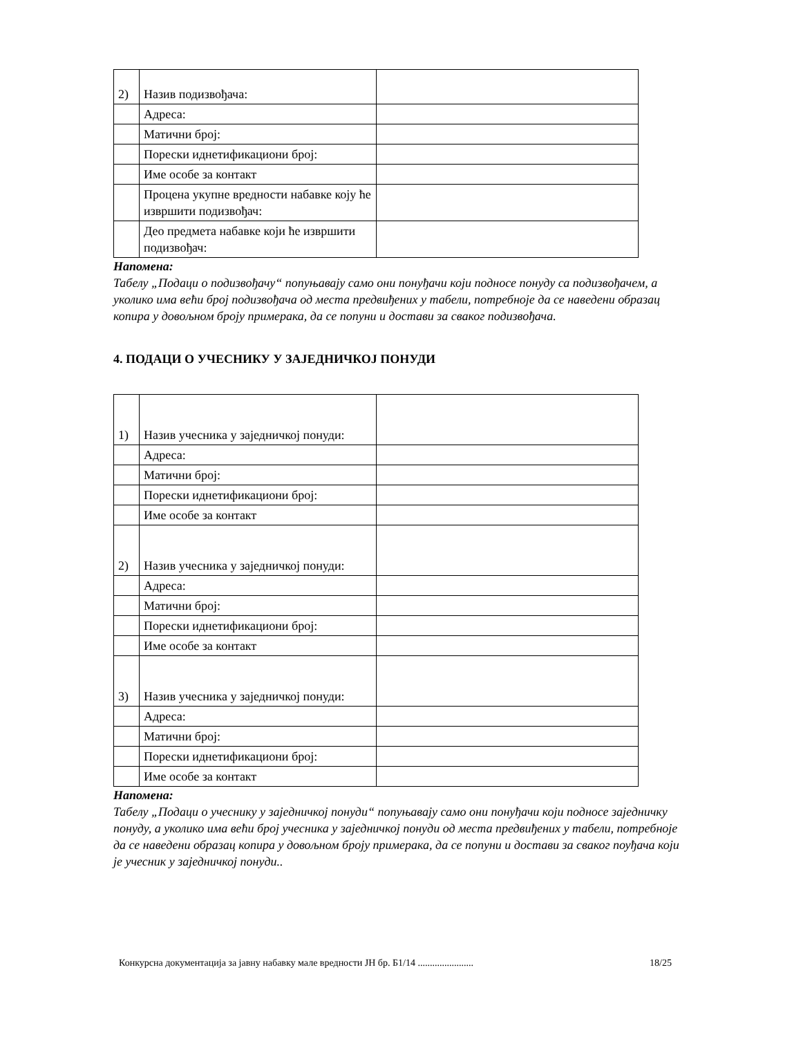| 2) | Назив подизвођача: | |
| | Адреса: | |
| | Матични број: | |
| | Порески иднетификациони број: | |
| | Име особе за контакт | |
| | Процена укупне вредности набавке коју ће извршити подизвођач: | |
| | Део предмета набавке који ће извршити подизвођач: | |
Напомена:
Табелу „Подаци о подизвођачу“ попуњавају само они понуђачи који подносе понуду са подизвођачем, а уколико има већи број подизвођача од места предвиђених у табели, потребноје да се наведени образац копира у довољном броју примерака, да се попуни и достави за сваког подизвођача.
4. ПОДАЦИ О УЧЕСНИКУ У ЗАЈЕДНИЧКОЈ ПОНУДИ
| 1) | Назив учесника у заједничкој понуди: | |
| | Адреса: | |
| | Матични број: | |
| | Порески иднетификациони број: | |
| | Име особе за контакт | |
| 2) | Назив учесника у заједничкој понуди: | |
| | Адреса: | |
| | Матични број: | |
| | Порески иднетификациони број: | |
| | Име особе за контакт | |
| 3) | Назив учесника у заједничкој понуди: | |
| | Адреса: | |
| | Матични број: | |
| | Порески иднетификациони број: | |
| | Име особе за контакт | |
Напомена:
Табелу „Подаци о учеснику у заједничкој понуди“ попуњавају само они понуђачи који подносе заједничку понуду, а уколико има већи број учесника у заједничкој понуди од места предвиђених у табели, потребноје да се наведени образац копира у довољном броју примерака, да се попуни и достави за сваког поуђача који је учесник у заједничкој понуди..
Конкурсна документација за јавну набавку мале вредности ЈН бр. Б1/14 ....................... 18/25